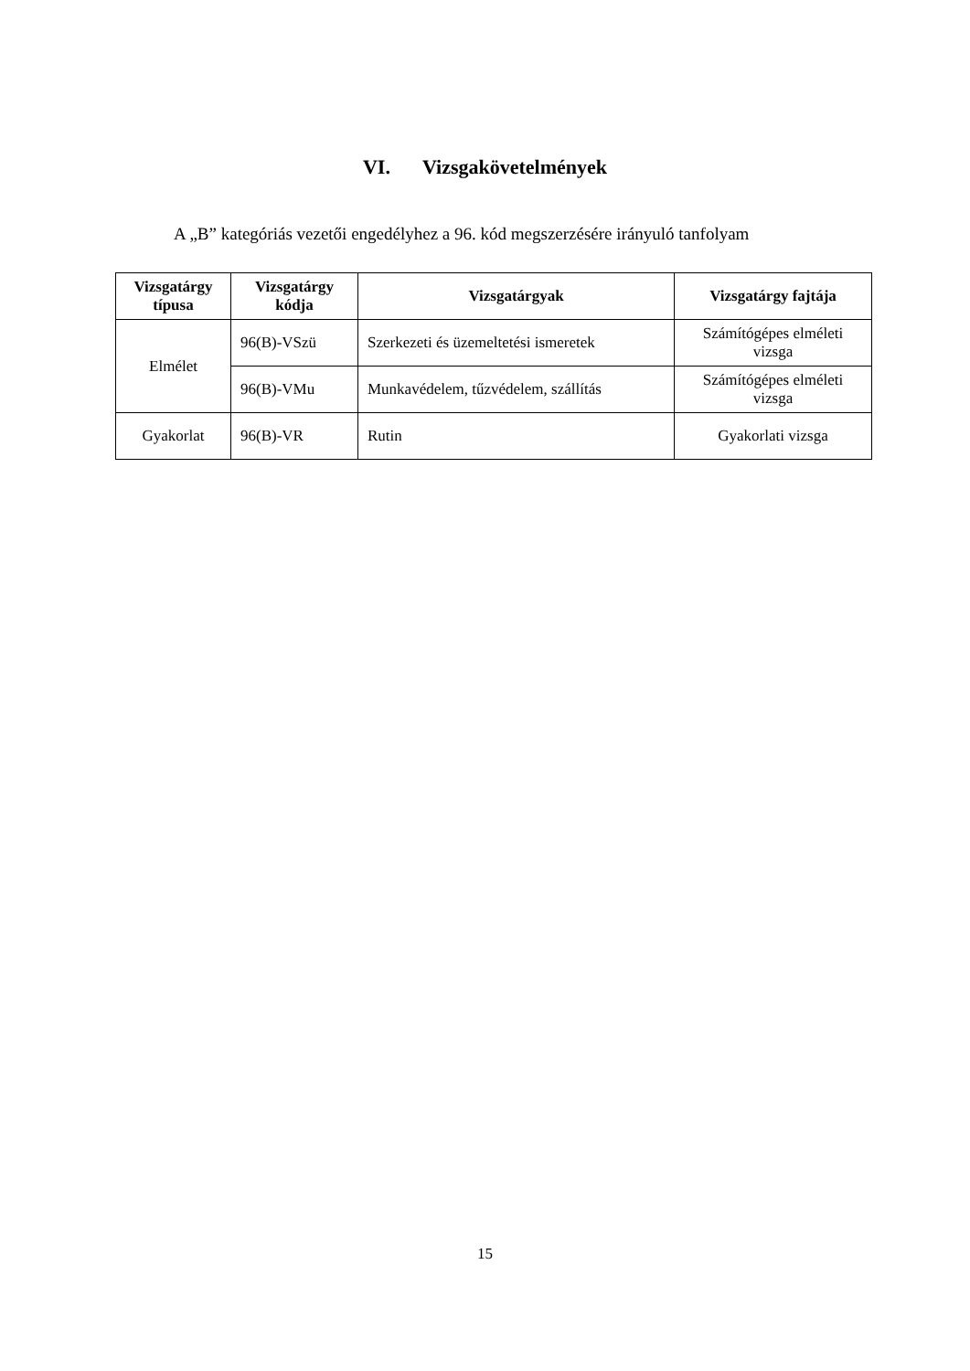VI. Vizsgakövetelmények
A „B” kategóriás vezetői engedélyhez a 96. kód megszerzésére irányuló tanfolyam
| Vizsgatárgy típusa | Vizsgatárgy kódja | Vizsgatárgyak | Vizsgatárgy fajtája |
| --- | --- | --- | --- |
| Elmélet | 96(B)-VSzü | Szerkezeti és üzemeltetési ismeretek | Számítógépes elméleti vizsga |
| | 96(B)-VMu | Munkavédelem, tűzvédelem, szállítás | Számítógépes elméleti vizsga |
| Gyakorlat | 96(B)-VR | Rutin | Gyakorlati vizsga |
15